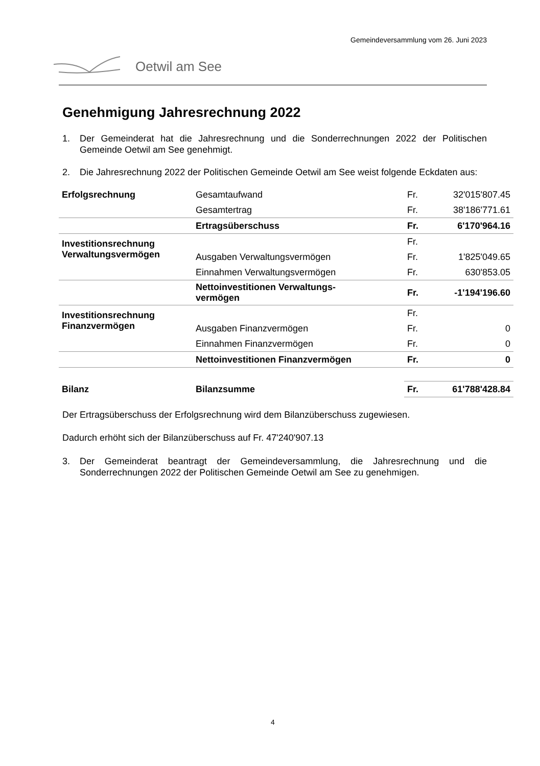Gemeindeversammlung vom 26. Juni 2023
Oetwil am See
Genehmigung Jahresrechnung 2022
1. Der Gemeinderat hat die Jahresrechnung und die Sonderrechnungen 2022 der Politischen Gemeinde Oetwil am See genehmigt.
2. Die Jahresrechnung 2022 der Politischen Gemeinde Oetwil am See weist folgende Eckdaten aus:
| Erfolgsrechnung | Gesamtaufwand | Fr. | 32'015'807.45 |
| | Gesamtertrag | Fr. | 38'186'771.61 |
| | Ertragsüberschuss | Fr. | 6'170'964.16 |
| Investitionsrechnung Verwaltungsvermögen | | Fr. | |
| | Ausgaben Verwaltungsvermögen | Fr. | 1'825'049.65 |
| | Einnahmen Verwaltungsvermögen | Fr. | 630'853.05 |
| | Nettoinvestitionen Verwaltungs- vermögen | Fr. | -1'194'196.60 |
| Investitionsrechnung Finanzvermögen | | Fr. | |
| | Ausgaben Finanzvermögen | Fr. | 0 |
| | Einnahmen Finanzvermögen | Fr. | 0 |
| | Nettoinvestitionen Finanzvermögen | Fr. | 0 |
| Bilanz | Bilanzsumme | Fr. | 61'788'428.84 |
Der Ertragsüberschuss der Erfolgsrechnung wird dem Bilanzüberschuss zugewiesen.
Dadurch erhöht sich der Bilanzüberschuss auf Fr. 47'240'907.13
3. Der Gemeinderat beantragt der Gemeindeversammlung, die Jahresrechnung und die Sonderrechnungen 2022 der Politischen Gemeinde Oetwil am See zu genehmigen.
4